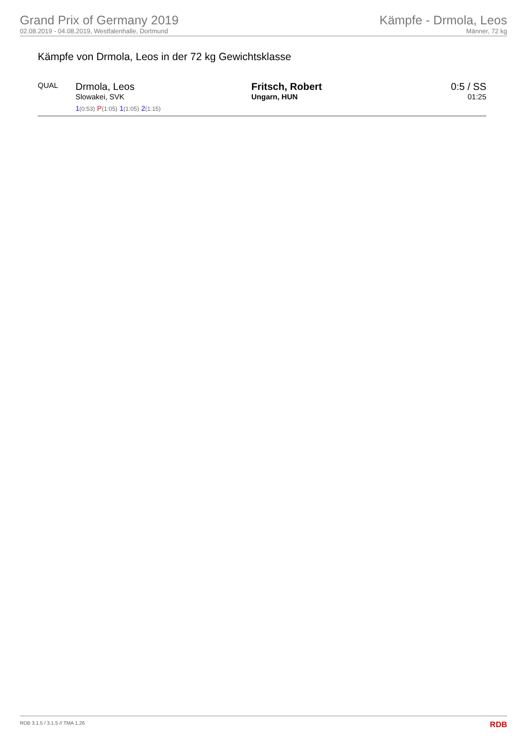Grand Prix of Germany 2019
02.08.2019 - 04.08.2019, Westfalenhalle, Dortmund
Kämpfe - Drmola, Leos
Männer, 72 kg
Kämpfe von Drmola, Leos in der 72 kg Gewichtsklasse
| QUAL | Drmola, Leos Slowakei, SVK 1 (0:53) P (1:05) 1 (1:05) 2 (1:15) | Fritsch, Robert Ungarn, HUN | 0:5 / SS 01:25 |
RDB 3.1.5 / 3.1.5 // TMA 1.26 RDB